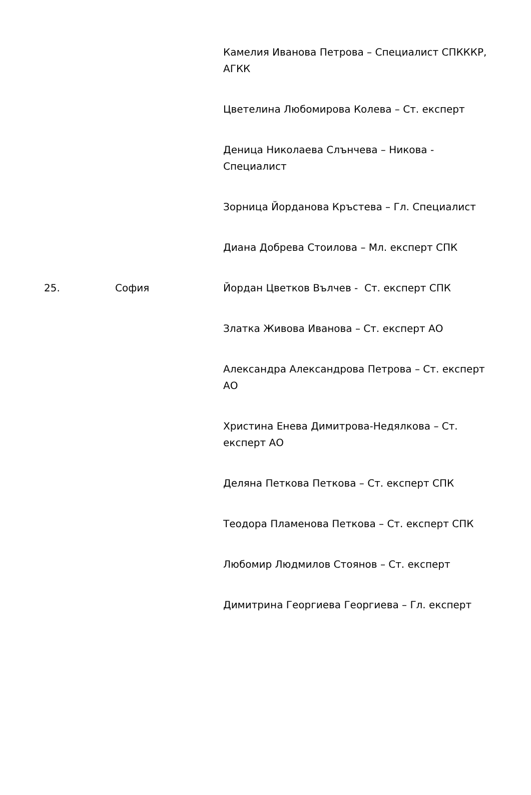| | | Камелия Иванова Петрова – Специалист СПКККР, АГКК Цветелина Любомирова Колева – Ст. експерт Деница Николаева Слънчева – Никова - Специалист Зорница Йорданова Кръстева – Гл. Специалист Диана Добрева Стоилова – Мл. експерт СПК |
| 25. | София | Йордан Цветков Вълчев - Ст. експерт СПК Златка Живова Иванова – Ст. експерт АО Александра Александрова Петрова – Ст. експерт АО Христина Енева Димитрова-Недялкова – Ст. експерт АО Деляна Петкова Петкова – Ст. експерт СПК Теодора Пламенова Петкова – Ст. експерт СПК Любомир Людмилов Стоянов – Ст. експерт Димитрина Георгиева Георгиева – Гл. експерт |